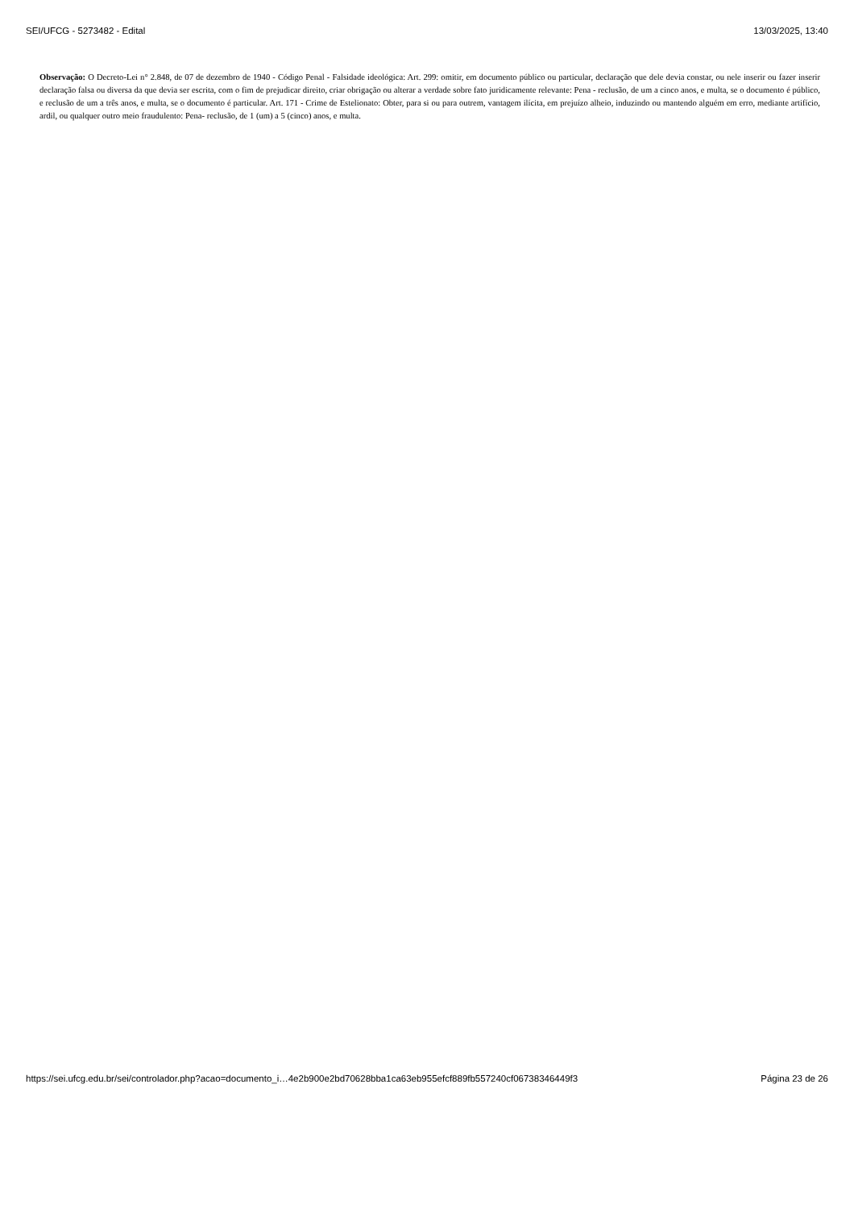SEI/UFCG - 5273482 - Edital 13/03/2025, 13:40
Observação: O Decreto-Lei n° 2.848, de 07 de dezembro de 1940 - Código Penal - Falsidade ideológica: Art. 299: omitir, em documento público ou particular, declaração que dele devia constar, ou nele inserir ou fazer inserir declaração falsa ou diversa da que devia ser escrita, com o fim de prejudicar direito, criar obrigação ou alterar a verdade sobre fato juridicamente relevante: Pena - reclusão, de um a cinco anos, e multa, se o documento é público, e reclusão de um a três anos, e multa, se o documento é particular. Art. 171 - Crime de Estelionato: Obter, para si ou para outrem, vantagem ilícita, em prejuízo alheio, induzindo ou mantendo alguém em erro, mediante artifício, ardil, ou qualquer outro meio fraudulento: Pena- reclusão, de 1 (um) a 5 (cinco) anos, e multa.
https://sei.ufcg.edu.br/sei/controlador.php?acao=documento_i…4e2b900e2bd70628bba1ca63eb955efcf889fb557240cf06738346449f3 Página 23 de 26